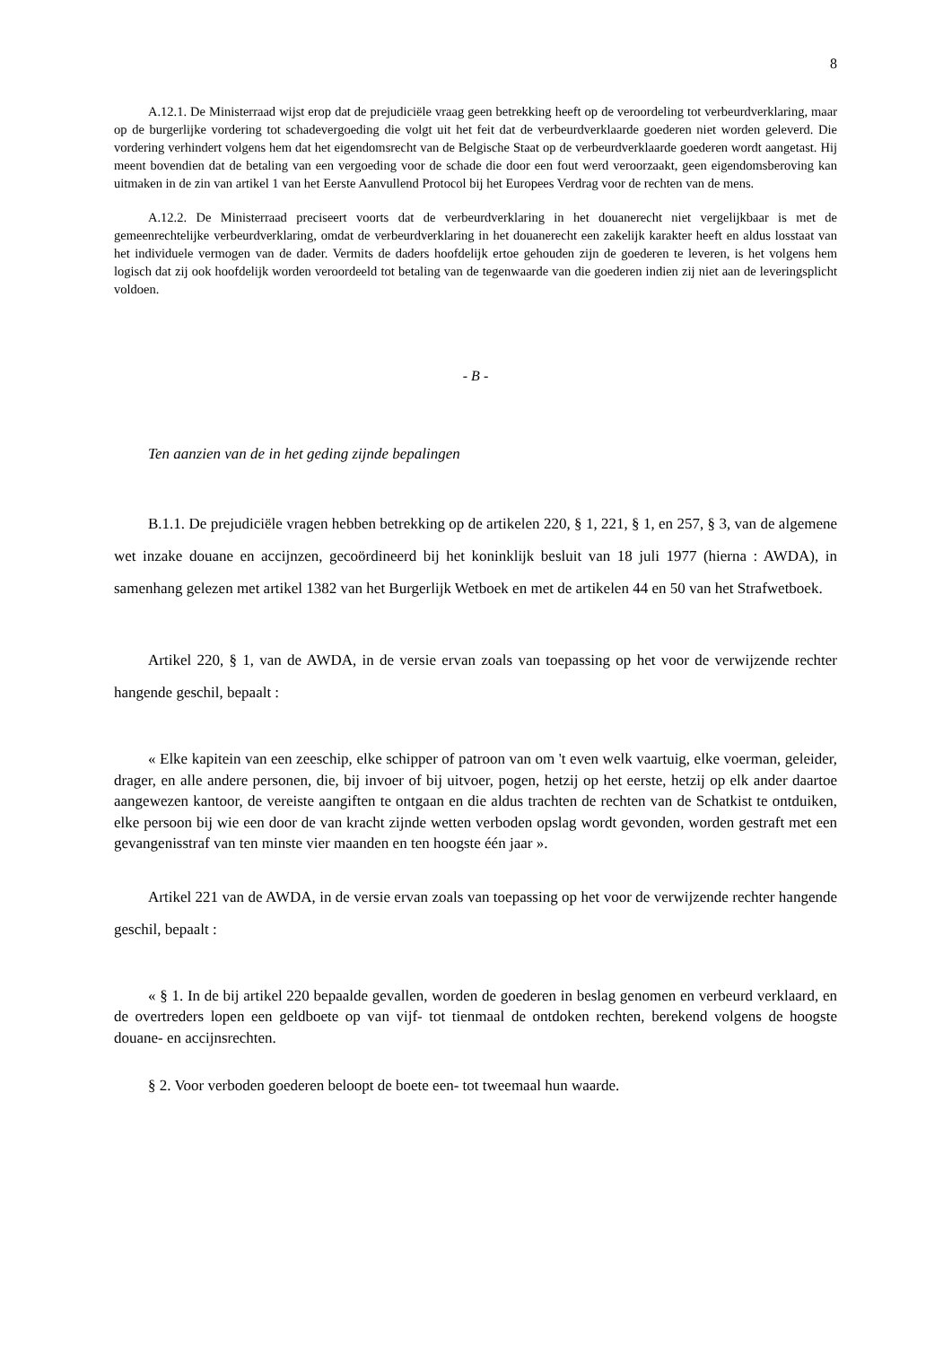8
A.12.1. De Ministerraad wijst erop dat de prejudiciële vraag geen betrekking heeft op de veroordeling tot verbeurdverklaring, maar op de burgerlijke vordering tot schadevergoeding die volgt uit het feit dat de verbeurdverklaarde goederen niet worden geleverd. Die vordering verhindert volgens hem dat het eigendomsrecht van de Belgische Staat op de verbeurdverklaarde goederen wordt aangetast. Hij meent bovendien dat de betaling van een vergoeding voor de schade die door een fout werd veroorzaakt, geen eigendomsberoving kan uitmaken in de zin van artikel 1 van het Eerste Aanvullend Protocol bij het Europees Verdrag voor de rechten van de mens.
A.12.2. De Ministerraad preciseert voorts dat de verbeurdverklaring in het douanerecht niet vergelijkbaar is met de gemeenrechtelijke verbeurdverklaring, omdat de verbeurdverklaring in het douanerecht een zakelijk karakter heeft en aldus losstaat van het individuele vermogen van de dader. Vermits de daders hoofdelijk ertoe gehouden zijn de goederen te leveren, is het volgens hem logisch dat zij ook hoofdelijk worden veroordeeld tot betaling van de tegenwaarde van die goederen indien zij niet aan de leveringsplicht voldoen.
- B -
Ten aanzien van de in het geding zijnde bepalingen
B.1.1. De prejudiciële vragen hebben betrekking op de artikelen 220, § 1, 221, § 1, en 257, § 3, van de algemene wet inzake douane en accijnzen, gecoördineerd bij het koninklijk besluit van 18 juli 1977 (hierna : AWDA), in samenhang gelezen met artikel 1382 van het Burgerlijk Wetboek en met de artikelen 44 en 50 van het Strafwetboek.
Artikel 220, § 1, van de AWDA, in de versie ervan zoals van toepassing op het voor de verwijzende rechter hangende geschil, bepaalt :
« Elke kapitein van een zeeschip, elke schipper of patroon van om 't even welk vaartuig, elke voerman, geleider, drager, en alle andere personen, die, bij invoer of bij uitvoer, pogen, hetzij op het eerste, hetzij op elk ander daartoe aangewezen kantoor, de vereiste aangiften te ontgaan en die aldus trachten de rechten van de Schatkist te ontduiken, elke persoon bij wie een door de van kracht zijnde wetten verboden opslag wordt gevonden, worden gestraft met een gevangenisstraf van ten minste vier maanden en ten hoogste één jaar ».
Artikel 221 van de AWDA, in de versie ervan zoals van toepassing op het voor de verwijzende rechter hangende geschil, bepaalt :
« § 1. In de bij artikel 220 bepaalde gevallen, worden de goederen in beslag genomen en verbeurd verklaard, en de overtreders lopen een geldboete op van vijf- tot tienmaal de ontdoken rechten, berekend volgens de hoogste douane- en accijnsrechten.
§ 2. Voor verboden goederen beloopt de boete een- tot tweemaal hun waarde.